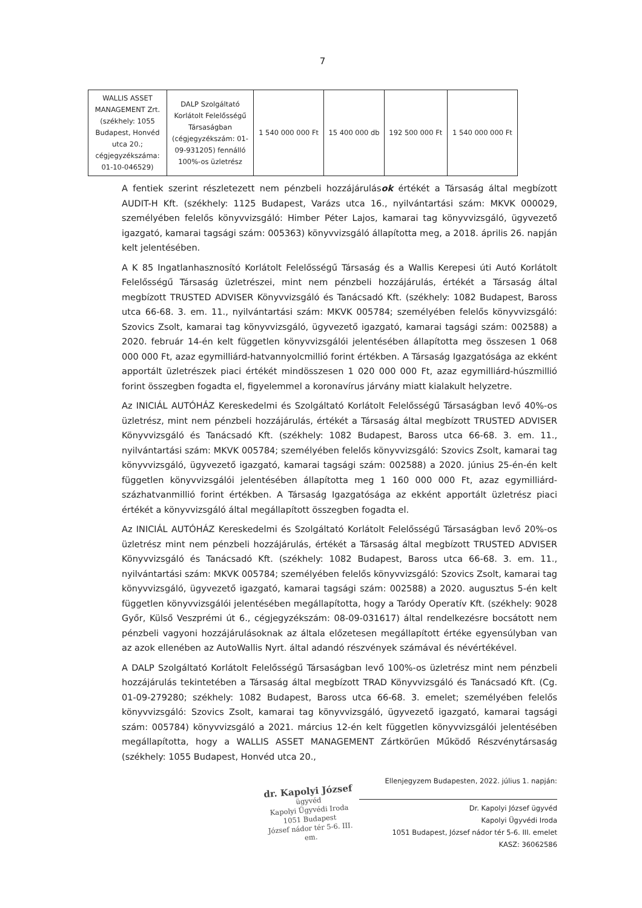7
| WALLIS ASSET MANAGEMENT Zrt. (székhely: 1055 Budapest, Honvéd utca 20.; cégjegyzékszáma: 01-10-046529) | DALP Szolgáltató Korlátolt Felelősségű Társaságban (cégjegyzékszám: 01-09-931205) fennálló 100%-os üzletrész | 1 540 000 000 Ft | 15 400 000 db | 192 500 000 Ft | 1 540 000 000 Ft |
A fentiek szerint részletezett nem pénzbeli hozzájárulások értékét a Társaság által megbízott AUDIT-H Kft. (székhely: 1125 Budapest, Varázs utca 16., nyilvántartási szám: MKVK 000029, személyében felelős könyvvizsgáló: Himber Péter Lajos, kamarai tag könyvvizsgáló, ügyvezető igazgató, kamarai tagsági szám: 005363) könyvvizsgáló állapította meg, a 2018. április 26. napján kelt jelentésében.
A K 85 Ingatlanhasznosító Korlátolt Felelősségű Társaság és a Wallis Kerepesi úti Autó Korlátolt Felelősségű Társaság üzletrészei, mint nem pénzbeli hozzájárulás, értékét a Társaság által megbízott TRUSTED ADVISER Könyvvizsgáló és Tanácsadó Kft. (székhely: 1082 Budapest, Baross utca 66-68. 3. em. 11., nyilvántartási szám: MKVK 005784; személyében felelős könyvvizsgáló: Szovics Zsolt, kamarai tag könyvvizsgáló, ügyvezető igazgató, kamarai tagsági szám: 002588) a 2020. február 14-én kelt független könyvvizsgálói jelentésében állapította meg összesen 1 068 000 000 Ft, azaz egymilliárd-hatvannyolcmillió forint értékben. A Társaság Igazgatósága az ekként apportált üzletrészek piaci értékét mindösszesen 1 020 000 000 Ft, azaz egymilliárd-húszmillió forint összegben fogadta el, figyelemmel a koronavírus járvány miatt kialakult helyzetre.
Az INICIÁL AUTÓHÁZ Kereskedelmi és Szolgáltató Korlátolt Felelősségű Társaságban levő 40%-os üzletrész, mint nem pénzbeli hozzájárulás, értékét a Társaság által megbízott TRUSTED ADVISER Könyvvizsgáló és Tanácsadó Kft. (székhely: 1082 Budapest, Baross utca 66-68. 3. em. 11., nyilvántartási szám: MKVK 005784; személyében felelős könyvvizsgáló: Szovics Zsolt, kamarai tag könyvvizsgáló, ügyvezető igazgató, kamarai tagsági szám: 002588) a 2020. június 25-én-én kelt független könyvvizsgálói jelentésében állapította meg 1 160 000 000 Ft, azaz egymilliárd-százhatvanmillió forint értékben. A Társaság Igazgatósága az ekként apportált üzletrész piaci értékét a könyvvizsgáló által megállapított összegben fogadta el.
Az INICIÁL AUTÓHÁZ Kereskedelmi és Szolgáltató Korlátolt Felelősségű Társaságban levő 20%-os üzletrész mint nem pénzbeli hozzájárulás, értékét a Társaság által megbízott TRUSTED ADVISER Könyvvizsgáló és Tanácsadó Kft. (székhely: 1082 Budapest, Baross utca 66-68. 3. em. 11., nyilvántartási szám: MKVK 005784; személyében felelős könyvvizsgáló: Szovics Zsolt, kamarai tag könyvvizsgáló, ügyvezető igazgató, kamarai tagsági szám: 002588) a 2020. augusztus 5-én kelt független könyvvizsgálói jelentésében megállapította, hogy a Taródy Operatív Kft. (székhely: 9028 Győr, Külső Veszprémi út 6., cégjegyzékszám: 08-09-031617) által rendelkezésre bocsátott nem pénzbeli vagyoni hozzájárulásoknak az általa előzetesen megállapított értéke egyensúlyban van az azok ellenében az AutoWallis Nyrt. által adandó részvények számával és névértékével.
A DALP Szolgáltató Korlátolt Felelősségű Társaságban levő 100%-os üzletrész mint nem pénzbeli hozzájárulás tekintetében a Társaság által megbízott TRAD Könyvvizsgáló és Tanácsadó Kft. (Cg. 01-09-279280; székhely: 1082 Budapest, Baross utca 66-68. 3. emelet; személyében felelős könyvvizsgáló: Szovics Zsolt, kamarai tag könyvvizsgáló, ügyvezető igazgató, kamarai tagsági szám: 005784) könyvvizsgáló a 2021. március 12-én kelt független könyvvizsgálói jelentésében megállapította, hogy a WALLIS ASSET MANAGEMENT Zártkörűen Működő Részvénytársaság (székhely: 1055 Budapest, Honvéd utca 20.,
dr. Kapolyi József
ügyvéd
Kapolyi Ügyvédi Iroda
1051 Budapest
József nádor tér 5-6. III. em.
Ellenjegyzem Budapesten, 2022. július 1. napján:
Dr. Kapolyi József ügyvéd
Kapolyi Ügyvédi Iroda
1051 Budapest, József nádor tér 5-6. III. emelet
KASZ: 36062586